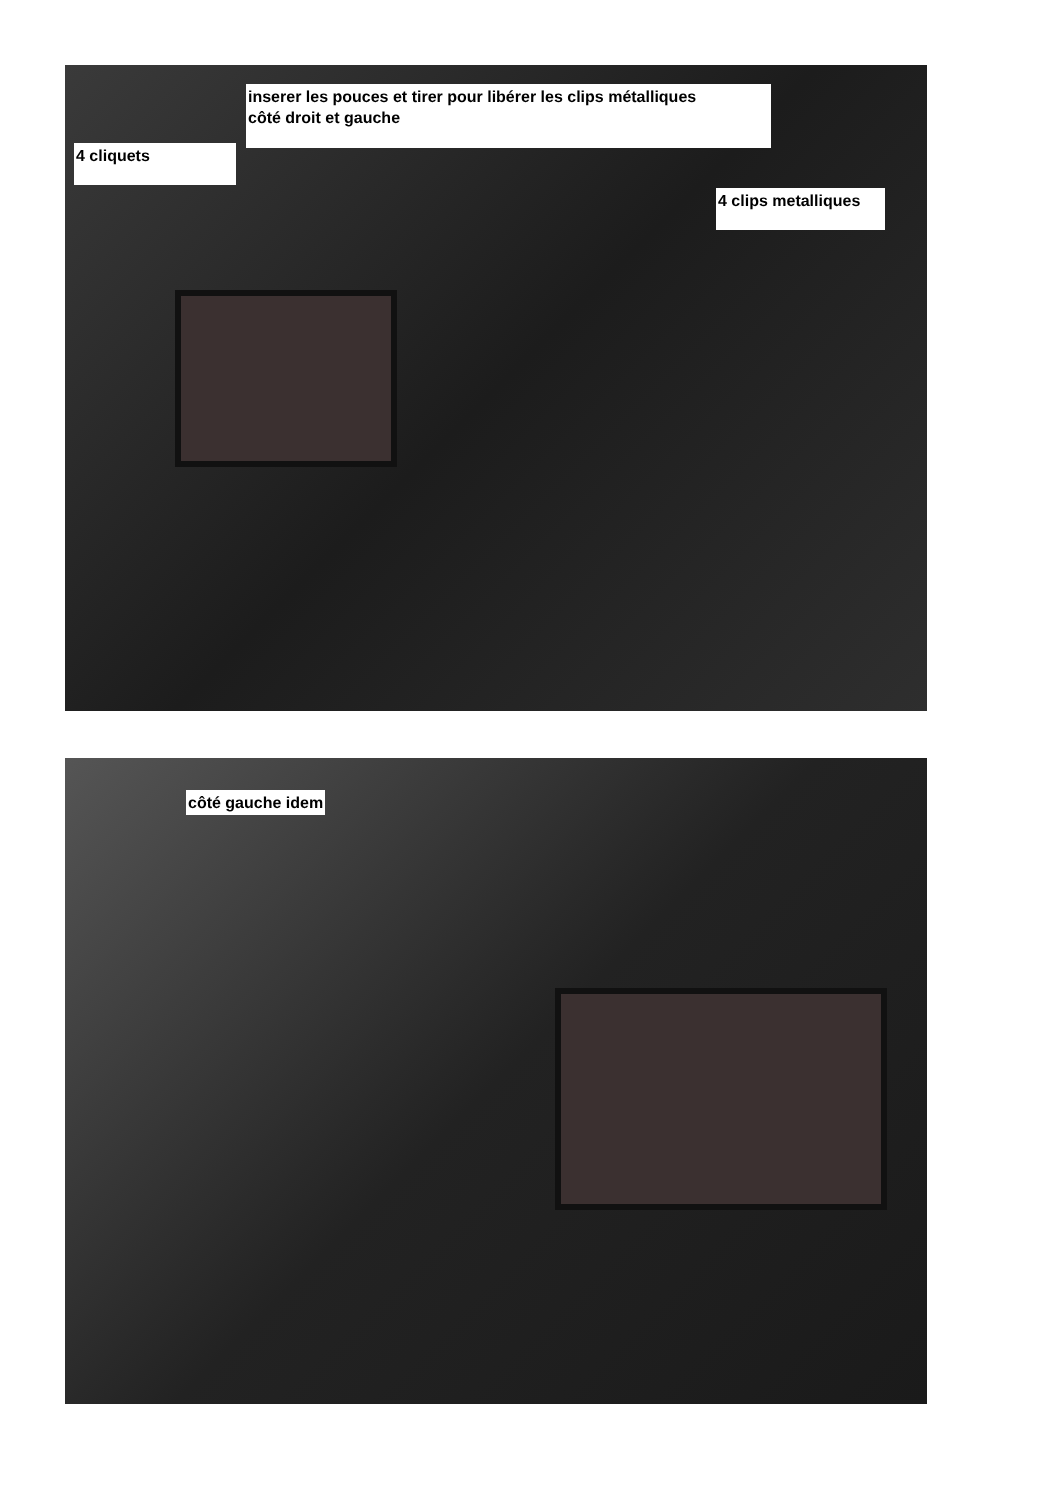inserer les pouces et tirer pour libérer les clips métalliques
côté droit et gauche
4 cliquets
4 clips metalliques
côté gauche idem